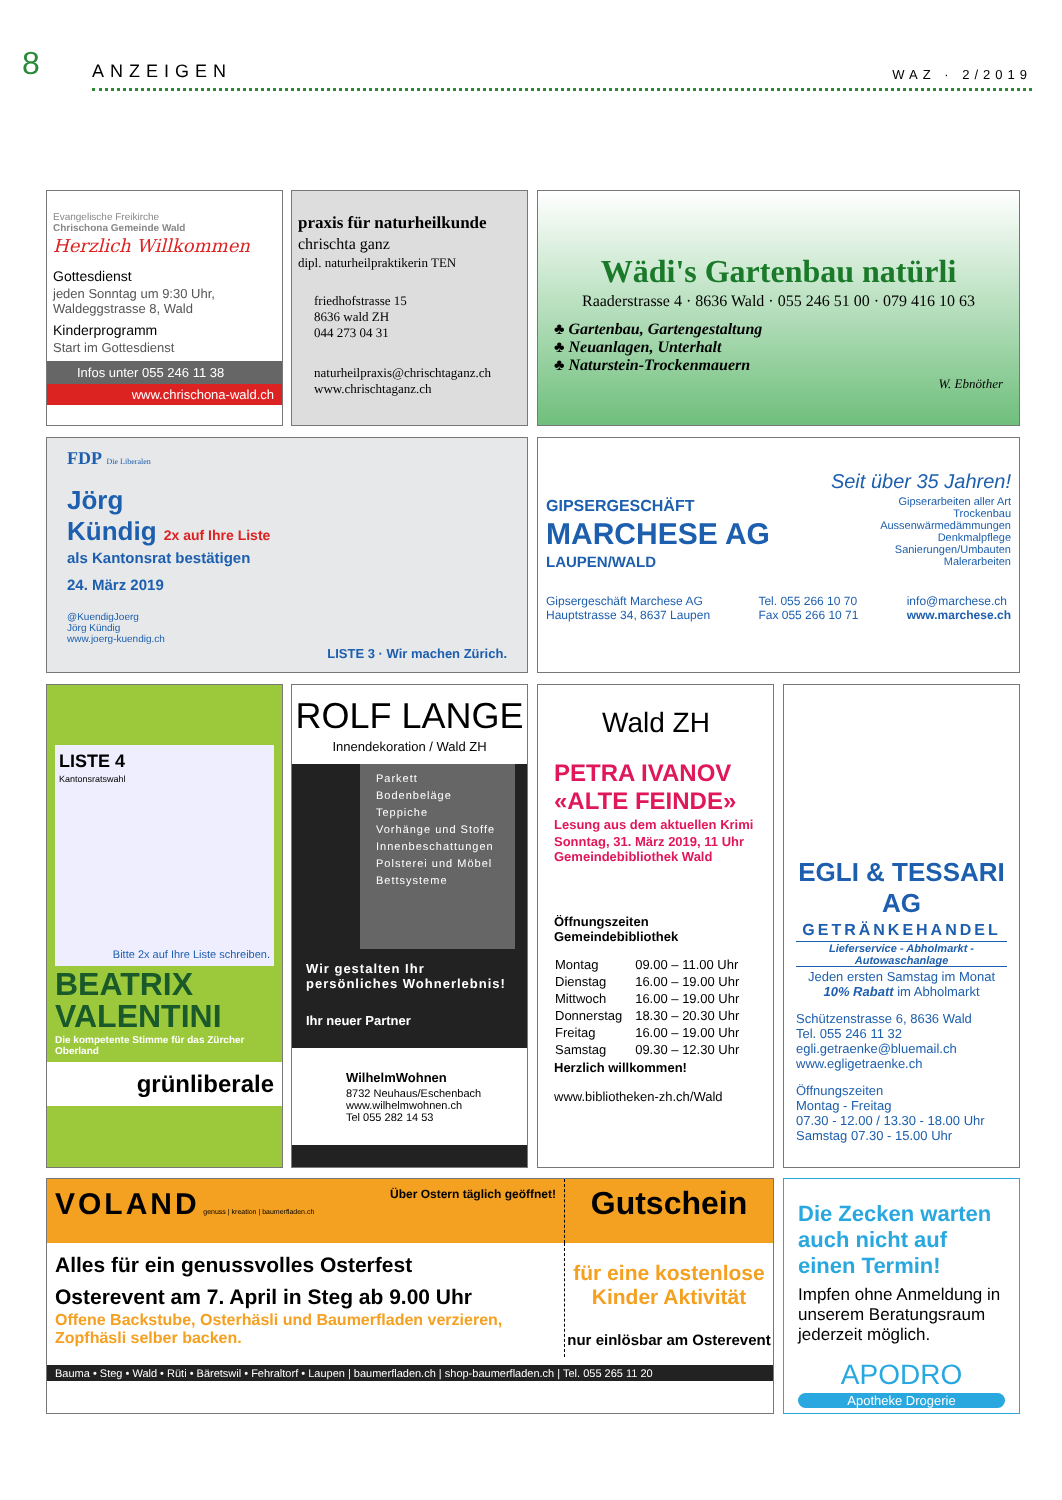8
ANZEIGEN
WAZ · 2/2019
Evangelische Freikirche
Chrischona Gemeinde Wald
Herzlich Willkommen
Gottesdienst
jeden Sonntag um 9:30 Uhr, Waldeggstrasse 8, Wald
Kinderprogramm
Start im Gottesdienst
Infos unter 055 246 11 38
www.chrischona-wald.ch
praxis für naturheilkunde
chrischta ganz
dipl. naturheilpraktikerin TEN
friedhofstrasse 15
8636 wald ZH
044 273 04 31
naturheilpraxis@chrischtaganz.ch
www.chrischtaganz.ch
Wädi's Gartenbau natürli
Raaderstrasse 4 · 8636 Wald · 055 246 51 00 · 079 416 10 63
♣ Gartenbau, Gartengestaltung
♣ Neuanlagen, Unterhalt
♣ Naturstein-Trockenmauern
W. Ebnöther
FDP Die Liberalen
Jörg
Kündig 2x auf Ihre Liste
als Kantonsrat bestätigen
24. März 2019
@KuendigJoerg
Jörg Kündig
www.joerg-kuendig.ch
LISTE 3 · Wir machen Zürich.
Seit über 35 Jahren!
GIPSERGESCHÄFT
MARCHESE AG
LAUPEN/WALD
Gipserarbeiten aller Art
Trockenbau
Aussenwärmedämmungen
Denkmalpflege
Sanierungen/Umbauten
Malerarbeiten
Gipsergeschäft Marchese AG
Hauptstrasse 34, 8637 Laupen
Tel. 055 266 10 70
Fax 055 266 10 71
info@marchese.ch
www.marchese.ch
LISTE 4
Kantonsratswahl
Bitte 2x auf Ihre Liste schreiben.
BEATRIX
VALENTINI
Die kompetente Stimme für das Zürcher Oberland
grünliberale
ROLF LANGE
Innendekoration / Wald ZH
Parkett
Bodenbeläge
Teppiche
Vorhänge und Stoffe
Innenbeschattungen
Polsterei und Möbel
Bettsysteme
Wir gestalten Ihr persönliches Wohnerlebnis!
Ihr neuer Partner
WilhelmWohnen
8732 Neuhaus/Eschenbach
www.wilhelmwohnen.ch
Tel 055 282 14 53
Wald ZH
PETRA IVANOV
«ALTE FEINDE»
Lesung aus dem aktuellen Krimi
Sonntag, 31. März 2019, 11 Uhr
Gemeindebibliothek Wald
Öffnungszeiten
Gemeindebibliothek
| Montag | 09.00 – 11.00 Uhr |
| Dienstag | 16.00 – 19.00 Uhr |
| Mittwoch | 16.00 – 19.00 Uhr |
| Donnerstag | 18.30 – 20.30 Uhr |
| Freitag | 16.00 – 19.00 Uhr |
| Samstag | 09.30 – 12.30 Uhr |
Herzlich willkommen!
www.bibliotheken-zh.ch/Wald
EGLI & TESSARI AG
GETRÄNKEHANDEL
Lieferservice - Abholmarkt - Autowaschanlage
Jeden ersten Samstag im Monat
10% Rabatt im Abholmarkt
Schützenstrasse 6, 8636 Wald
Tel. 055 246 11 32
egli.getraenke@bluemail.ch
www.egligetraenke.ch
Öffnungszeiten
Montag - Freitag
07.30 - 12.00 / 13.30 - 18.00 Uhr
Samstag 07.30 - 15.00 Uhr
VOLAND genuss | kreation | baumerfladen.ch Über Ostern täglich geöffnet!
Gutschein
Alles für ein genussvolles Osterfest
Osterevent am 7. April in Steg ab 9.00 Uhr
Offene Backstube, Osterhäsli und Baumerfladen verzieren, Zopfhäsli selber backen.
für eine kostenlose Kinder Aktivität
nur einlösbar am Osterevent
Bauma • Steg • Wald • Rüti • Bäretswil • Fehraltorf • Laupen | baumerfladen.ch | shop-baumerfladen.ch | Tel. 055 265 11 20
Die Zecken warten auch nicht auf einen Termin!
Impfen ohne Anmeldung in unserem Beratungsraum jederzeit möglich.
APODRO
Apotheke Drogerie